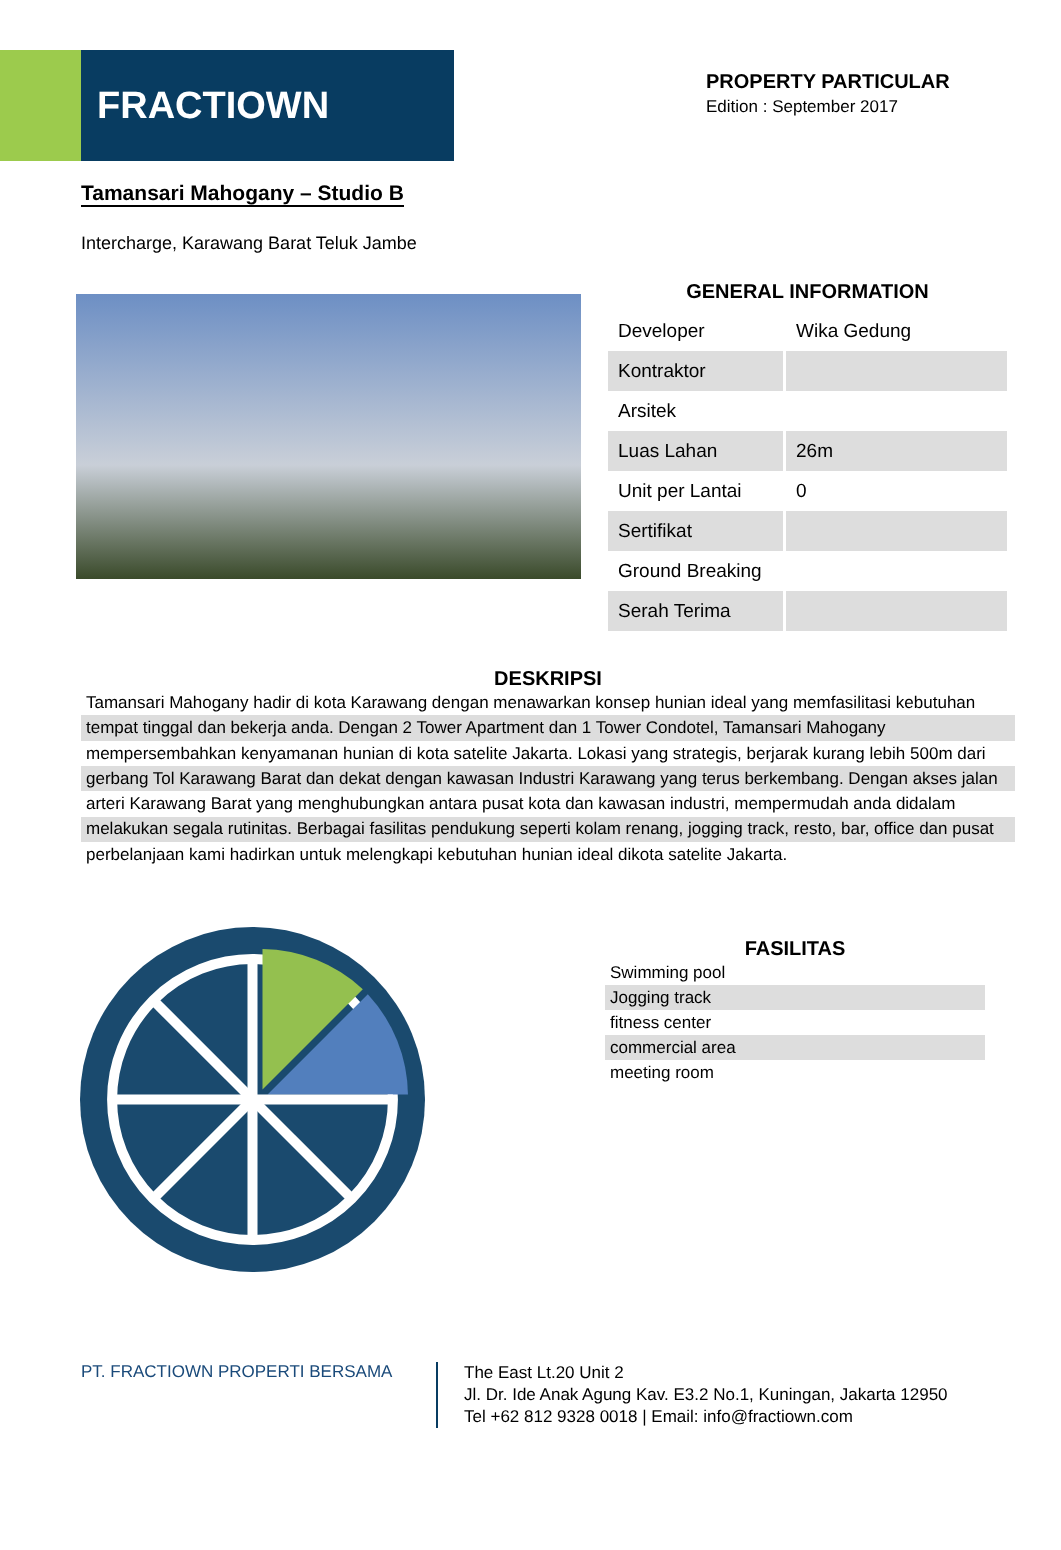FRACTIOWN
PROPERTY PARTICULAR
Edition : September 2017
Tamansari Mahogany – Studio B
Intercharge, Karawang Barat Teluk Jambe
GENERAL INFORMATION
| Developer | Wika Gedung |
| Kontraktor | |
| Arsitek | |
| Luas Lahan | 26m |
| Unit per Lantai | 0 |
| Sertifikat | |
| Ground Breaking | |
| Serah Terima | |
DESKRIPSI
Tamansari Mahogany hadir di kota Karawang dengan menawarkan konsep hunian ideal yang memfasilitasi kebutuhan tempat tinggal dan bekerja anda. Dengan 2 Tower Apartment dan 1 Tower Condotel, Tamansari Mahogany mempersembahkan kenyamanan hunian di kota satelite Jakarta. Lokasi yang strategis, berjarak kurang lebih 500m dari gerbang Tol Karawang Barat dan dekat dengan kawasan Industri Karawang yang terus berkembang. Dengan akses jalan arteri Karawang Barat yang menghubungkan antara pusat kota dan kawasan industri, mempermudah anda didalam melakukan segala rutinitas. Berbagai fasilitas pendukung seperti kolam renang, jogging track, resto, bar, office dan pusat perbelanjaan kami hadirkan untuk melengkapi kebutuhan hunian ideal dikota satelite Jakarta.
FASILITAS
Swimming pool
Jogging track
fitness center
commercial area
meeting room
PT. FRACTIOWN PROPERTI BERSAMA
The East Lt.20 Unit 2
Jl. Dr. Ide Anak Agung Kav. E3.2 No.1, Kuningan, Jakarta 12950
Tel +62 812 9328 0018 | Email: info@fractiown.com